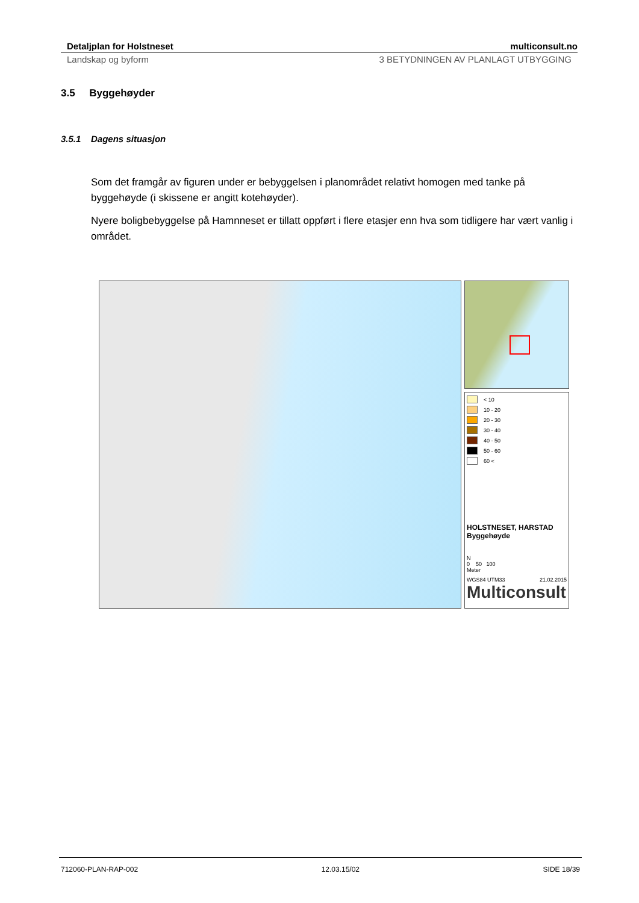Detaljplan for Holstneset multiconsult.no
Landskap og byform 3 BETYDNINGEN AV PLANLAGT UTBYGGING
3.5 Byggehøyder
3.5.1 Dagens situasjon
Som det framgår av figuren under er bebyggelsen i planområdet relativt homogen med tanke på byggehøyde (i skissene er angitt kotehøyder).
Nyere boligbebyggelse på Hamnneset er tillatt oppført i flere etasjer enn hva som tidligere har vært vanlig i området.
< 10
10 - 20
20 - 30
30 - 40
40 - 50
50 - 60
60 <
HOLSTNESET, HARSTAD
Byggehøyde
N
0 50 100
Meter
WGS84 UTM33 21.02.2015
Multiconsult
712060-PLAN-RAP-002 12.03.15/02 SIDE 18/39